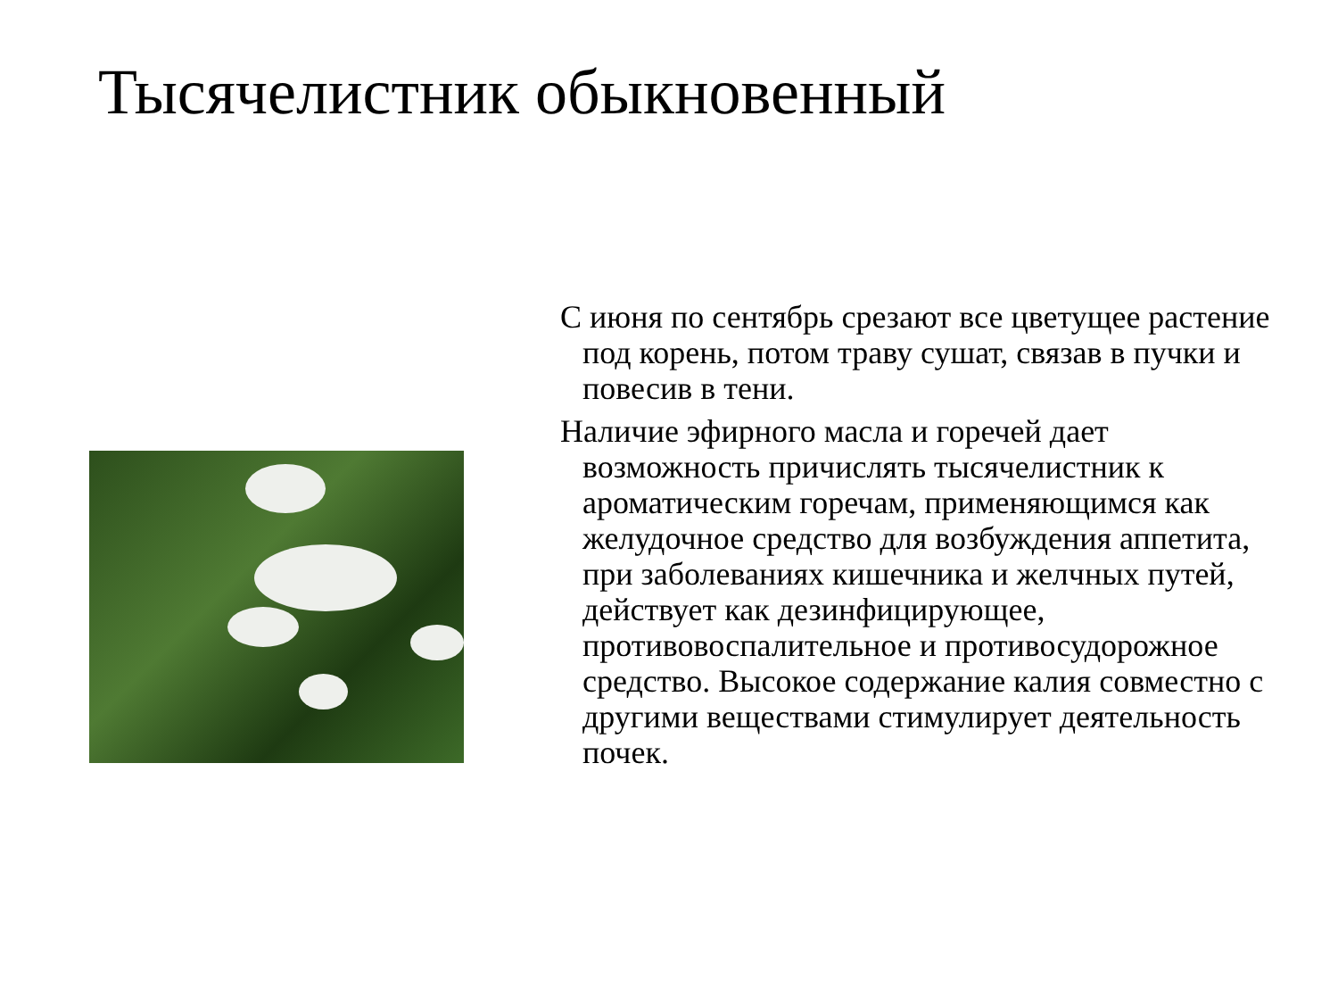Тысячелистник обыкновенный
С июня по сентябрь срезают все цветущее растение под корень, потом траву сушат, связав в пучки и повесив в тени.
Наличие эфирного масла и горечей дает возможность причислять тысячелистник к ароматическим горечам, применяющимся как желудочное средство для возбуждения аппетита, при заболеваниях кишечника и желчных путей, действует как дезинфицирующее, противовоспалительное и противосудорожное средство. Высокое содержание калия совместно с другими веществами стимулирует деятельность почек.